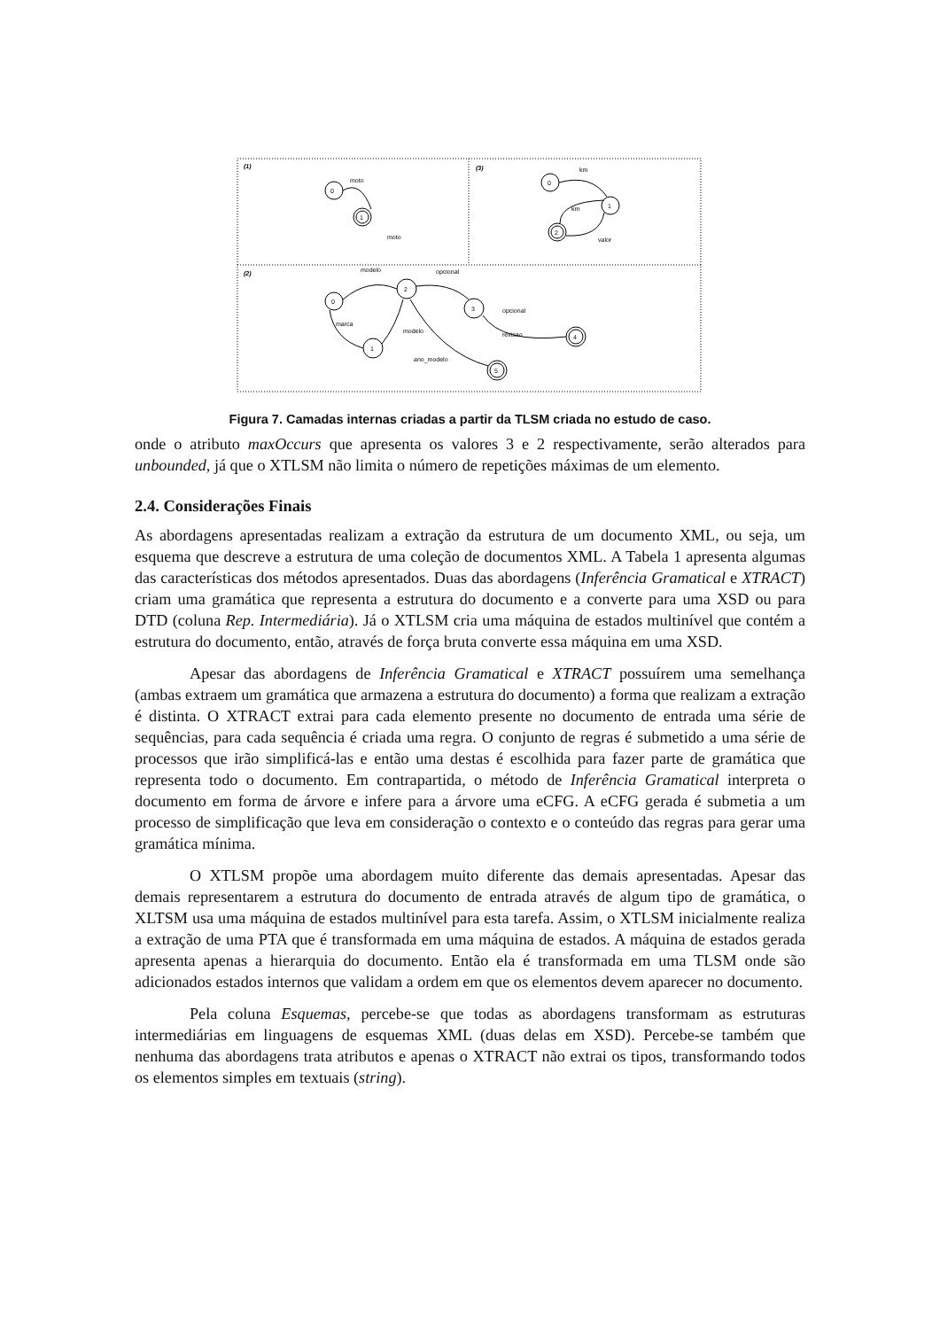0
1
moto
moto
0
1
2
km
km
valor
0
2
1
3
4
5
modelo
opcional
opcional
marca
modelo
revisao
ano_modelo
(1)
(3)
(2)
Figura 7. Camadas internas criadas a partir da TLSM criada no estudo de caso.
onde o atributo maxOccurs que apresenta os valores 3 e 2 respectivamente, serão alterados para unbounded, já que o XTLSM não limita o número de repetições máximas de um elemento.
2.4. Considerações Finais
As abordagens apresentadas realizam a extração da estrutura de um documento XML, ou seja, um esquema que descreve a estrutura de uma coleção de documentos XML. A Tabela 1 apresenta algumas das características dos métodos apresentados. Duas das abordagens (Inferência Gramatical e XTRACT) criam uma gramática que representa a estrutura do documento e a converte para uma XSD ou para DTD (coluna Rep. Intermediária). Já o XTLSM cria uma máquina de estados multinível que contém a estrutura do documento, então, através de força bruta converte essa máquina em uma XSD.
Apesar das abordagens de Inferência Gramatical e XTRACT possuírem uma semelhança (ambas extraem um gramática que armazena a estrutura do documento) a forma que realizam a extração é distinta. O XTRACT extrai para cada elemento presente no documento de entrada uma série de sequências, para cada sequência é criada uma regra. O conjunto de regras é submetido a uma série de processos que irão simplificá-las e então uma destas é escolhida para fazer parte de gramática que representa todo o documento. Em contrapartida, o método de Inferência Gramatical interpreta o documento em forma de árvore e infere para a árvore uma eCFG. A eCFG gerada é submetia a um processo de simplificação que leva em consideração o contexto e o conteúdo das regras para gerar uma gramática mínima.
O XTLSM propõe uma abordagem muito diferente das demais apresentadas. Apesar das demais representarem a estrutura do documento de entrada através de algum tipo de gramática, o XLTSM usa uma máquina de estados multinível para esta tarefa. Assim, o XTLSM inicialmente realiza a extração de uma PTA que é transformada em uma máquina de estados. A máquina de estados gerada apresenta apenas a hierarquia do documento. Então ela é transformada em uma TLSM onde são adicionados estados internos que validam a ordem em que os elementos devem aparecer no documento.
Pela coluna Esquemas, percebe-se que todas as abordagens transformam as estruturas intermediárias em linguagens de esquemas XML (duas delas em XSD). Percebe-se também que nenhuma das abordagens trata atributos e apenas o XTRACT não extrai os tipos, transformando todos os elementos simples em textuais (string).